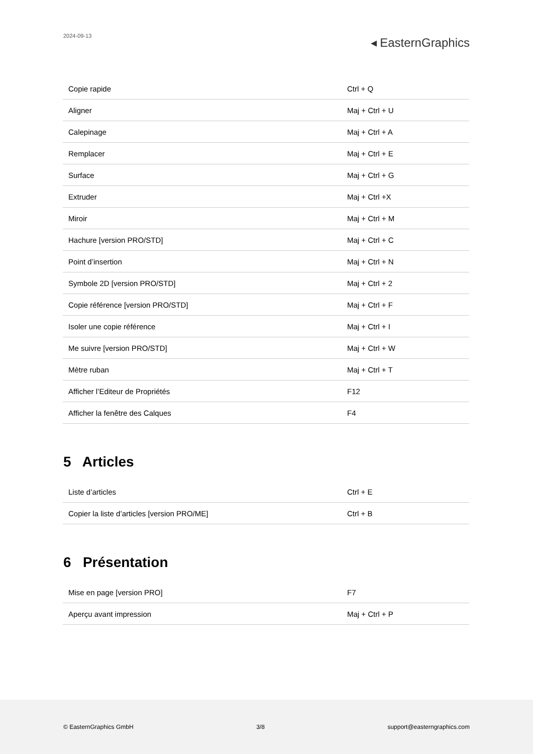2024-09-13
◂ EasternGraphics
| Copie rapide | Ctrl + Q |
| Aligner | Maj + Ctrl + U |
| Calepinage | Maj + Ctrl + A |
| Remplacer | Maj + Ctrl + E |
| Surface | Maj + Ctrl + G |
| Extruder | Maj + Ctrl +X |
| Miroir | Maj + Ctrl + M |
| Hachure [version PRO/STD] | Maj + Ctrl + C |
| Point d’insertion | Maj + Ctrl + N |
| Symbole 2D [version PRO/STD] | Maj + Ctrl + 2 |
| Copie référence [version PRO/STD] | Maj + Ctrl + F |
| Isoler une copie référence | Maj + Ctrl + I |
| Me suivre [version PRO/STD] | Maj + Ctrl + W |
| Mètre ruban | Maj + Ctrl + T |
| Afficher l’Editeur de Propriétés | F12 |
| Afficher la fenêtre des Calques | F4 |
5 Articles
| Liste d’articles | Ctrl + E |
| Copier la liste d’articles [version PRO/ME] | Ctrl + B |
6 Présentation
| Mise en page [version PRO] | F7 |
| Aperçu avant impression | Maj + Ctrl + P |
© EasternGraphics GmbH 3/8 support@easterngraphics.com